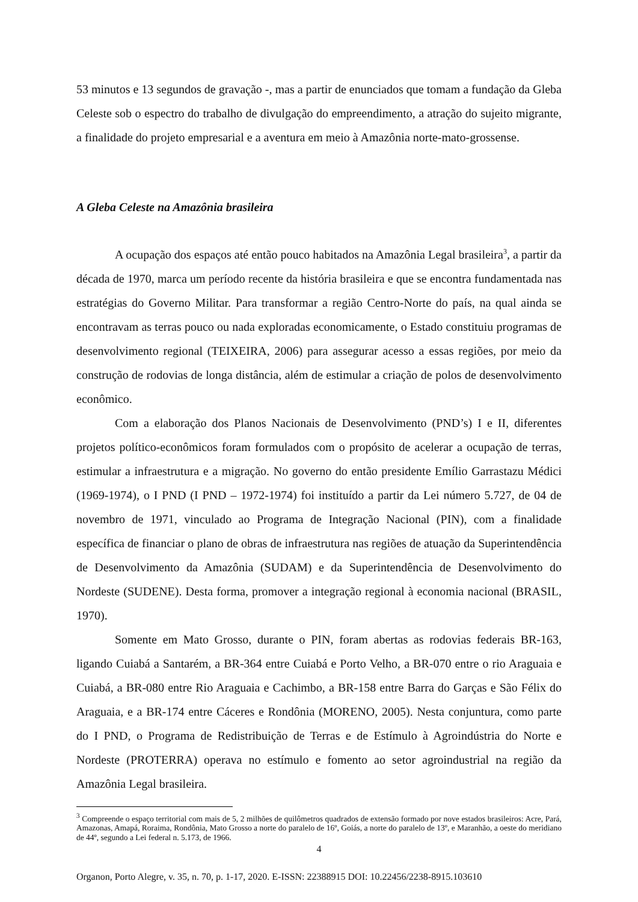53 minutos e 13 segundos de gravação -, mas a partir de enunciados que tomam a fundação da Gleba Celeste sob o espectro do trabalho de divulgação do empreendimento, a atração do sujeito migrante, a finalidade do projeto empresarial e a aventura em meio à Amazônia norte-mato-grossense.
A Gleba Celeste na Amazônia brasileira
A ocupação dos espaços até então pouco habitados na Amazônia Legal brasileira<sup>3</sup>, a partir da década de 1970, marca um período recente da história brasileira e que se encontra fundamentada nas estratégias do Governo Militar. Para transformar a região Centro-Norte do país, na qual ainda se encontravam as terras pouco ou nada exploradas economicamente, o Estado constituiu programas de desenvolvimento regional (TEIXEIRA, 2006) para assegurar acesso a essas regiões, por meio da construção de rodovias de longa distância, além de estimular a criação de polos de desenvolvimento econômico.
Com a elaboração dos Planos Nacionais de Desenvolvimento (PND’s) I e II, diferentes projetos político-econômicos foram formulados com o propósito de acelerar a ocupação de terras, estimular a infraestrutura e a migração. No governo do então presidente Emílio Garrastazu Médici (1969-1974), o I PND (I PND – 1972-1974) foi instituído a partir da Lei número 5.727, de 04 de novembro de 1971, vinculado ao Programa de Integração Nacional (PIN), com a finalidade específica de financiar o plano de obras de infraestrutura nas regiões de atuação da Superintendência de Desenvolvimento da Amazônia (SUDAM) e da Superintendência de Desenvolvimento do Nordeste (SUDENE). Desta forma, promover a integração regional à economia nacional (BRASIL, 1970).
Somente em Mato Grosso, durante o PIN, foram abertas as rodovias federais BR-163, ligando Cuiabá a Santarém, a BR-364 entre Cuiabá e Porto Velho, a BR-070 entre o rio Araguaia e Cuiabá, a BR-080 entre Rio Araguaia e Cachimbo, a BR-158 entre Barra do Garças e São Félix do Araguaia, e a BR-174 entre Cáceres e Rondônia (MORENO, 2005). Nesta conjuntura, como parte do I PND, o Programa de Redistribuição de Terras e de Estímulo à Agroindústria do Norte e Nordeste (PROTERRA) operava no estímulo e fomento ao setor agroindustrial na região da Amazônia Legal brasileira.
<sup>3</sup> Compreende o espaço territorial com mais de 5, 2 milhões de quilômetros quadrados de extensão formado por nove estados brasileiros: Acre, Pará, Amazonas, Amapá, Roraima, Rondônia, Mato Grosso a norte do paralelo de 16º, Goiás, a norte do paralelo de 13º, e Maranhão, a oeste do meridiano de 44º, segundo a Lei federal n. 5.173, de 1966.
4
Organon, Porto Alegre, v. 35, n. 70, p. 1-17, 2020. E-ISSN: 22388915 DOI: 10.22456/2238-8915.103610